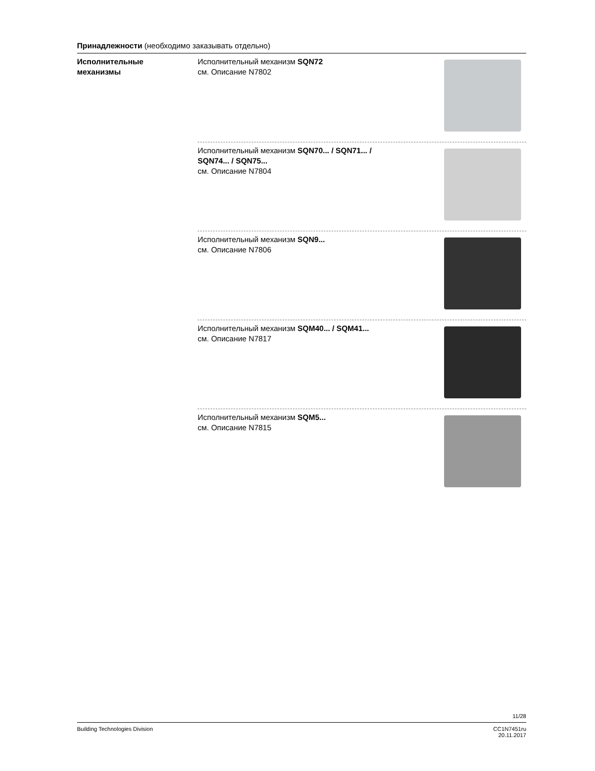Принадлежности (необходимо заказывать отдельно)
Исполнительные
механизмы
Исполнительный механизм SQN72
см. Описание N7802
Исполнительный механизм SQN70... / SQN71... /
SQN74... / SQN75...
см. Описание N7804
Исполнительный механизм SQN9...
см. Описание N7806
Исполнительный механизм SQM40... / SQM41...
см. Описание N7817
Исполнительный механизм SQM5...
см. Описание N7815
11/28
Building Technologies Division CC1N7451ru
20.11.2017